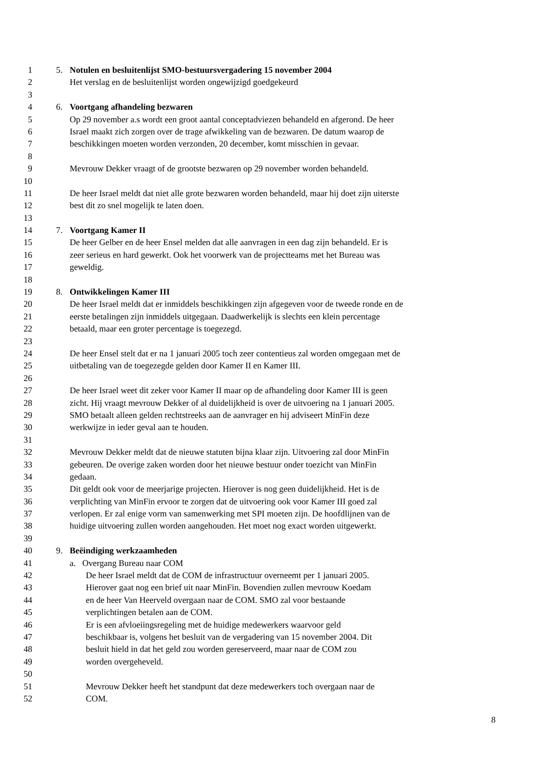1 5. Notulen en besluitenlijst SMO-bestuursvergadering 15 november 2004
2 Het verslag en de besluitenlijst worden ongewijzigd goedgekeurd
3
4 6. Voortgang afhandeling bezwaren
5 Op 29 november a.s wordt een groot aantal conceptadviezen behandeld en afgerond. De heer
6 Israel maakt zich zorgen over de trage afwikkeling van de bezwaren. De datum waarop de
7 beschikkingen moeten worden verzonden, 20 december, komt misschien in gevaar.
8
9 Mevrouw Dekker vraagt of de grootste bezwaren op 29 november worden behandeld.
10
11 De heer Israel meldt dat niet alle grote bezwaren worden behandeld, maar hij doet zijn uiterste
12 best dit zo snel mogelijk te laten doen.
13
14 7. Voortgang Kamer II
15 De heer Gelber en de heer Ensel melden dat alle aanvragen in een dag zijn behandeld. Er is
16 zeer serieus en hard gewerkt. Ook het voorwerk van de projectteams met het Bureau was
17 geweldig.
18
19 8. Ontwikkelingen Kamer III
20 De heer Israel meldt dat er inmiddels beschikkingen zijn afgegeven voor de tweede ronde en de
21 eerste betalingen zijn inmiddels uitgegaan. Daadwerkelijk is slechts een klein percentage
22 betaald, maar een groter percentage is toegezegd.
23
24 De heer Ensel stelt dat er na 1 januari 2005 toch zeer contentieus zal worden omgegaan met de
25 uitbetaling van de toegezegde gelden door Kamer II en Kamer III.
26
27 De heer Israel weet dit zeker voor Kamer II maar op de afhandeling door Kamer III is geen
28 zicht. Hij vraagt mevrouw Dekker of al duidelijkheid is over de uitvoering na 1 januari 2005.
29 SMO betaalt alleen gelden rechtstreeks aan de aanvrager en hij adviseert MinFin deze
30 werkwijze in ieder geval aan te houden.
31
32 Mevrouw Dekker meldt dat de nieuwe statuten bijna klaar zijn. Uitvoering zal door MinFin
33 gebeuren. De overige zaken worden door het nieuwe bestuur onder toezicht van MinFin
34 gedaan.
35 Dit geldt ook voor de meerjarige projecten. Hierover is nog geen duidelijkheid. Het is de
36 verplichting van MinFin ervoor te zorgen dat de uitvoering ook voor Kamer III goed zal
37 verlopen. Er zal enige vorm van samenwerking met SPI moeten zijn. De hoofdlijnen van de
38 huidige uitvoering zullen worden aangehouden. Het moet nog exact worden uitgewerkt.
39
40 9. Beëindiging werkzaamheden
41 a. Overgang Bureau naar COM
42 De heer Israel meldt dat de COM de infrastructuur overneemt per 1 januari 2005.
43 Hierover gaat nog een brief uit naar MinFin. Bovendien zullen mevrouw Koedam
44 en de heer Van Heerveld overgaan naar de COM. SMO zal voor bestaande
45 verplichtingen betalen aan de COM.
46 Er is een afvloeiingsregeling met de huidige medewerkers waarvoor geld
47 beschikbaar is, volgens het besluit van de vergadering van 15 november 2004. Dit
48 besluit hield in dat het geld zou worden gereserveerd, maar naar de COM zou
49 worden overgeheveld.
50
51 Mevrouw Dekker heeft het standpunt dat deze medewerkers toch overgaan naar de
52 COM.
8